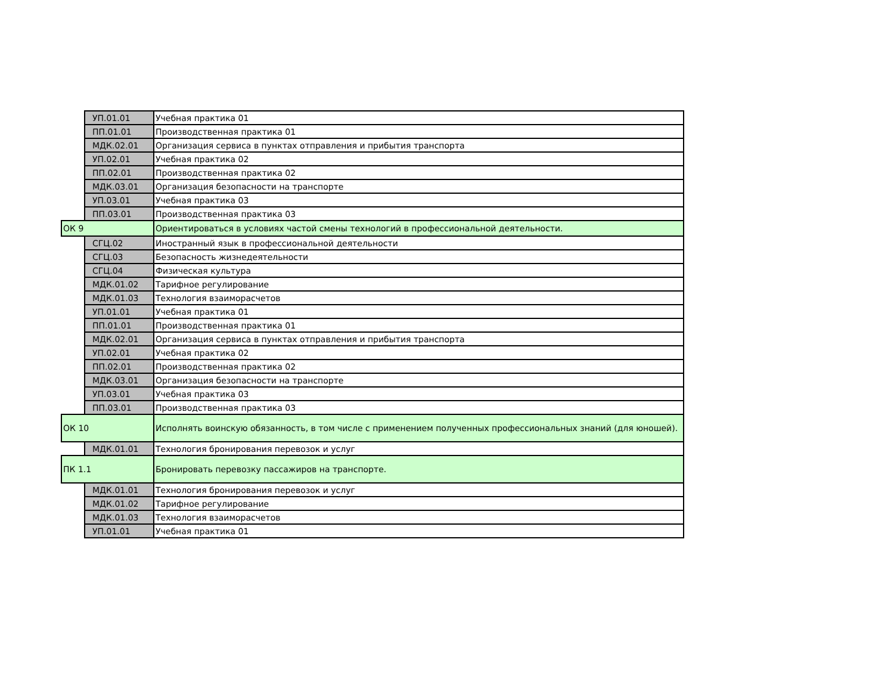| | УП.01.01 | Учебная практика 01 |
| | ПП.01.01 | Производственная практика 01 |
| | МДК.02.01 | Организация сервиса в пунктах отправления и прибытия транспорта |
| | УП.02.01 | Учебная практика 02 |
| | ПП.02.01 | Производственная практика 02 |
| | МДК.03.01 | Организация безопасности на транспорте |
| | УП.03.01 | Учебная практика 03 |
| | ПП.03.01 | Производственная практика 03 |
| ОК 9 | | Ориентироваться в условиях частой смены технологий в профессиональной деятельности. |
| | СГЦ.02 | Иностранный язык в профессиональной деятельности |
| | СГЦ.03 | Безопасность жизнедеятельности |
| | СГЦ.04 | Физическая культура |
| | МДК.01.02 | Тарифное регулирование |
| | МДК.01.03 | Технология взаиморасчетов |
| | УП.01.01 | Учебная практика 01 |
| | ПП.01.01 | Производственная практика 01 |
| | МДК.02.01 | Организация сервиса в пунктах отправления и прибытия транспорта |
| | УП.02.01 | Учебная практика 02 |
| | ПП.02.01 | Производственная практика 02 |
| | МДК.03.01 | Организация безопасности на транспорте |
| | УП.03.01 | Учебная практика 03 |
| | ПП.03.01 | Производственная практика 03 |
| ОК 10 | | Исполнять воинскую обязанность, в том числе с применением полученных профессиональных знаний (для юношей). |
| | МДК.01.01 | Технология бронирования перевозок и услуг |
| ПК 1.1 | | Бронировать перевозку пассажиров на транспорте. |
| | МДК.01.01 | Технология бронирования перевозок и услуг |
| | МДК.01.02 | Тарифное регулирование |
| | МДК.01.03 | Технология взаиморасчетов |
| | УП.01.01 | Учебная практика 01 |